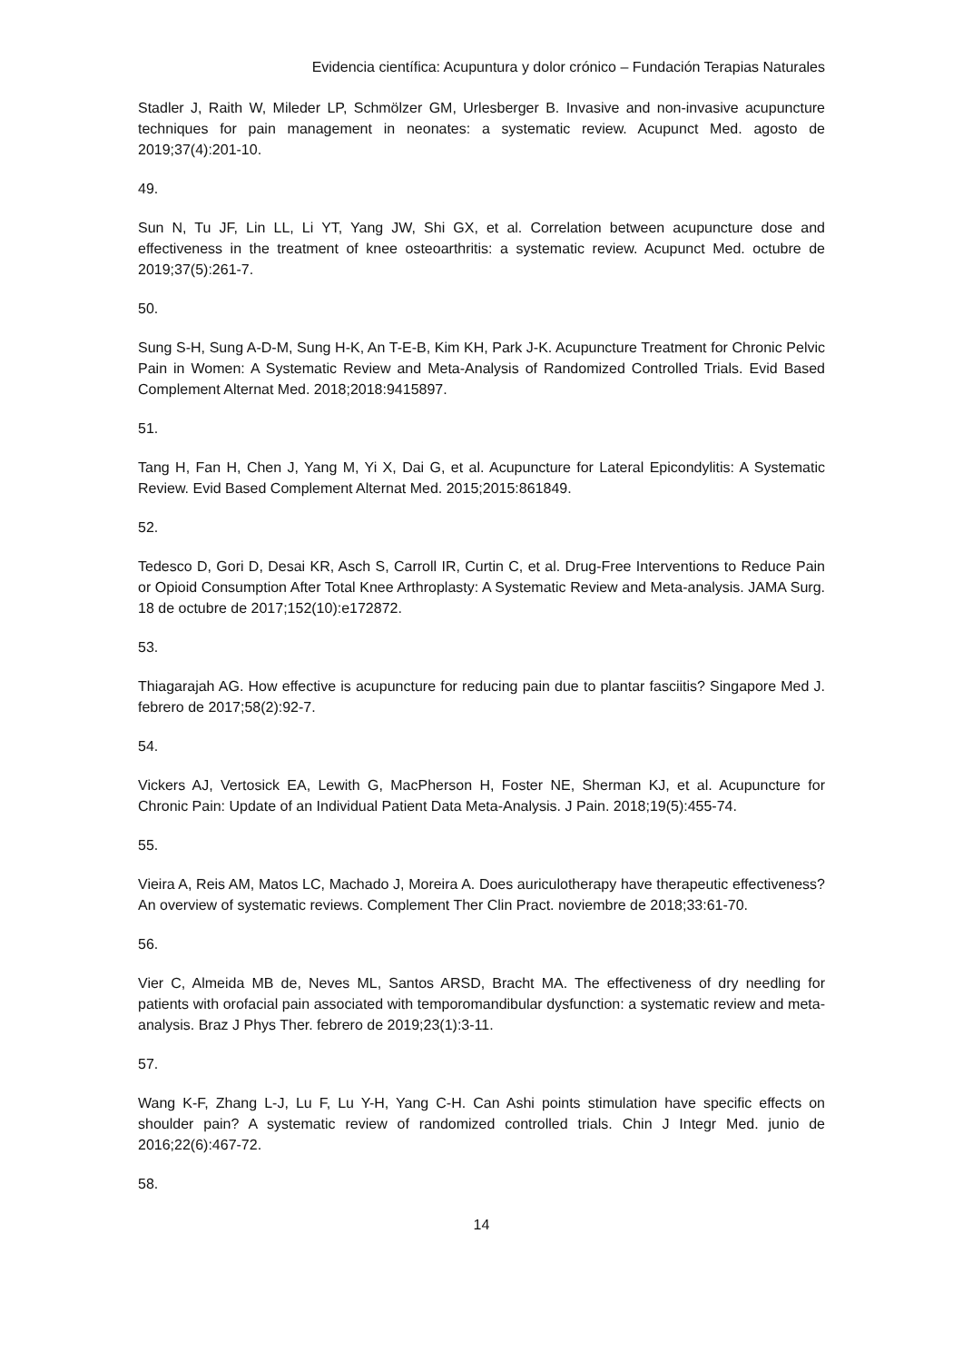Evidencia científica: Acupuntura y dolor crónico – Fundación Terapias Naturales
Stadler J, Raith W, Mileder LP, Schmölzer GM, Urlesberger B. Invasive and non-invasive acupuncture techniques for pain management in neonates: a systematic review. Acupunct Med. agosto de 2019;37(4):201-10.
49.
Sun N, Tu JF, Lin LL, Li YT, Yang JW, Shi GX, et al. Correlation between acupuncture dose and effectiveness in the treatment of knee osteoarthritis: a systematic review. Acupunct Med. octubre de 2019;37(5):261-7.
50.
Sung S-H, Sung A-D-M, Sung H-K, An T-E-B, Kim KH, Park J-K. Acupuncture Treatment for Chronic Pelvic Pain in Women: A Systematic Review and Meta-Analysis of Randomized Controlled Trials. Evid Based Complement Alternat Med. 2018;2018:9415897.
51.
Tang H, Fan H, Chen J, Yang M, Yi X, Dai G, et al. Acupuncture for Lateral Epicondylitis: A Systematic Review. Evid Based Complement Alternat Med. 2015;2015:861849.
52.
Tedesco D, Gori D, Desai KR, Asch S, Carroll IR, Curtin C, et al. Drug-Free Interventions to Reduce Pain or Opioid Consumption After Total Knee Arthroplasty: A Systematic Review and Meta-analysis. JAMA Surg. 18 de octubre de 2017;152(10):e172872.
53.
Thiagarajah AG. How effective is acupuncture for reducing pain due to plantar fasciitis? Singapore Med J. febrero de 2017;58(2):92-7.
54.
Vickers AJ, Vertosick EA, Lewith G, MacPherson H, Foster NE, Sherman KJ, et al. Acupuncture for Chronic Pain: Update of an Individual Patient Data Meta-Analysis. J Pain. 2018;19(5):455-74.
55.
Vieira A, Reis AM, Matos LC, Machado J, Moreira A. Does auriculotherapy have therapeutic effectiveness? An overview of systematic reviews. Complement Ther Clin Pract. noviembre de 2018;33:61-70.
56.
Vier C, Almeida MB de, Neves ML, Santos ARSD, Bracht MA. The effectiveness of dry needling for patients with orofacial pain associated with temporomandibular dysfunction: a systematic review and meta-analysis. Braz J Phys Ther. febrero de 2019;23(1):3-11.
57.
Wang K-F, Zhang L-J, Lu F, Lu Y-H, Yang C-H. Can Ashi points stimulation have specific effects on shoulder pain? A systematic review of randomized controlled trials. Chin J Integr Med. junio de 2016;22(6):467-72.
58.
14